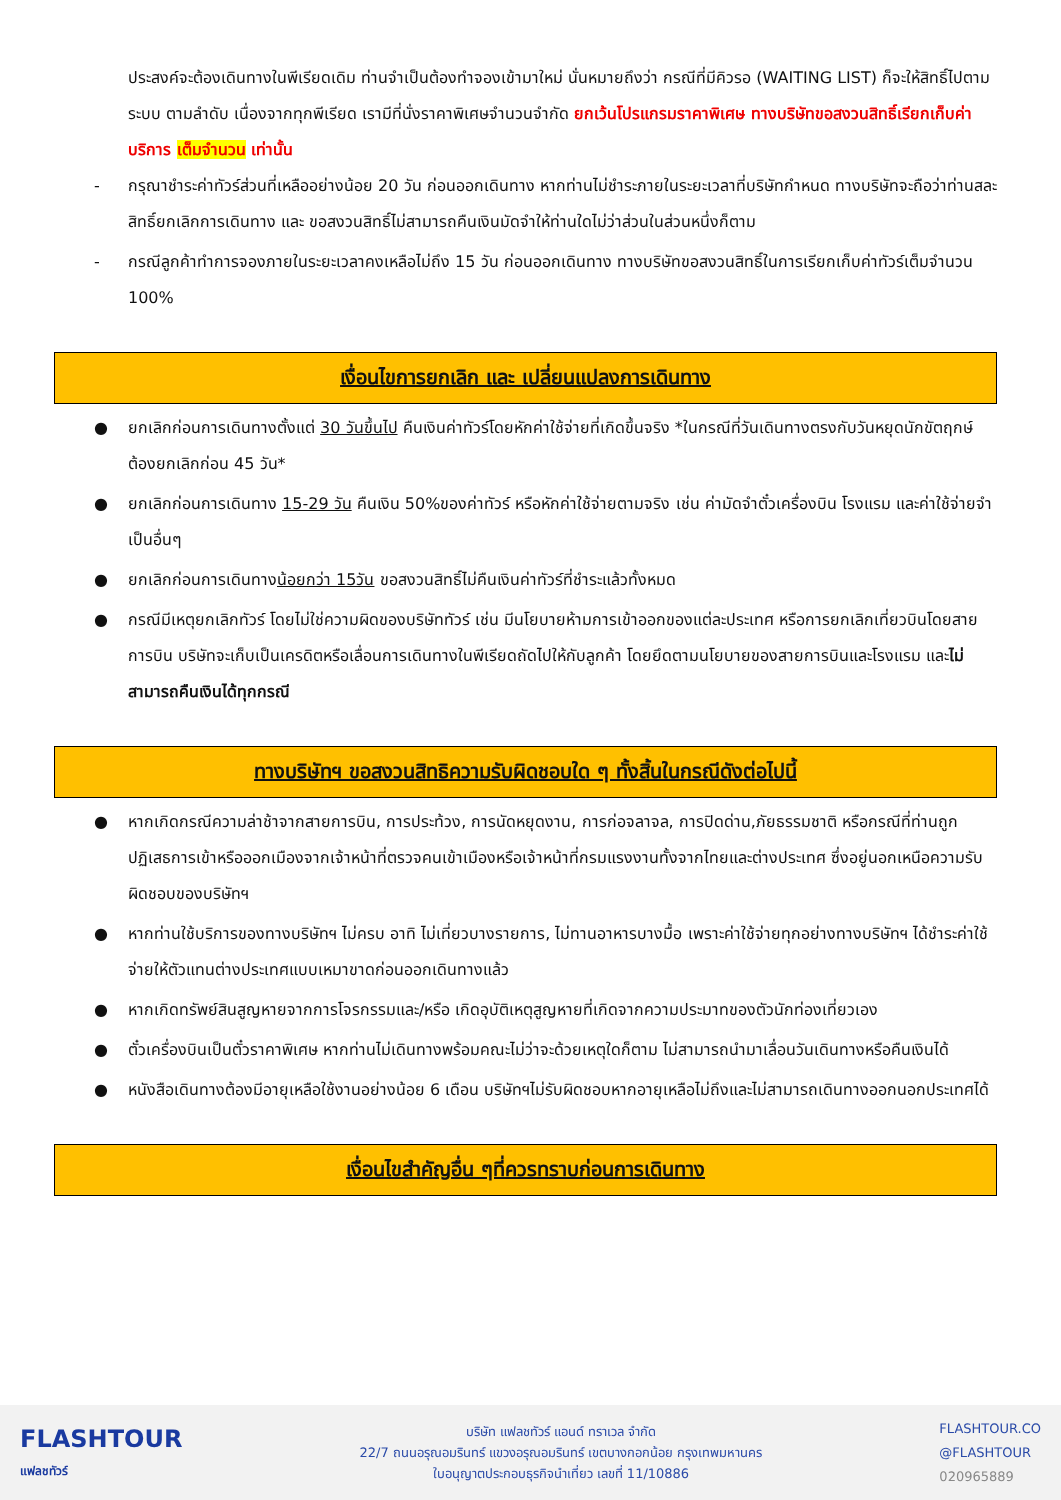ประสงค์จะต้องเดินทางในพีเรียดเดิม ท่านจำเป็นต้องทำจองเข้ามาใหม่ นั่นหมายถึงว่า กรณีที่มีคิวรอ (WAITING LIST) ก็จะให้สิทธิ์ไปตามระบบ ตามลำดับ เนื่องจากทุกพีเรียด เรามีที่นั่งราคาพิเศษจำนวนจำกัด ยกเว้นโปรแกรมราคาพิเศษ ทางบริษัทขอสงวนสิทธิ์เรียกเก็บค่าบริการ เต็มจำนวน เท่านั้น
- กรุณาชำระค่าทัวร์ส่วนที่เหลืออย่างน้อย 20 วัน ก่อนออกเดินทาง หากท่านไม่ชำระภายในระยะเวลาที่บริษัทกำหนด ทางบริษัทจะถือว่าท่านสละสิทธิ์ยกเลิกการเดินทาง และ ขอสงวนสิทธิ์ไม่สามารถคืนเงินมัดจำให้ท่านใดไม่ว่าส่วนในส่วนหนึ่งก็ตาม
- กรณีลูกค้าทำการจองภายในระยะเวลาคงเหลือไม่ถึง 15 วัน ก่อนออกเดินทาง ทางบริษัทขอสงวนสิทธิ์ในการเรียกเก็บค่าทัวร์เต็มจำนวน 100%
เงื่อนไขการยกเลิก และ เปลี่ยนแปลงการเดินทาง
● ยกเลิกก่อนการเดินทางตั้งแต่ 30 วันขึ้นไป คืนเงินค่าทัวร์โดยหักค่าใช้จ่ายที่เกิดขึ้นจริง *ในกรณีที่วันเดินทางตรงกับวันหยุดนักขัตฤกษ์ ต้องยกเลิกก่อน 45 วัน*
● ยกเลิกก่อนการเดินทาง 15-29 วัน คืนเงิน 50%ของค่าทัวร์ หรือหักค่าใช้จ่ายตามจริง เช่น ค่ามัดจำตั๋วเครื่องบิน โรงแรม และค่าใช้จ่ายจำเป็นอื่นๆ
● ยกเลิกก่อนการเดินทางน้อยกว่า 15วัน ขอสงวนสิทธิ์ไม่คืนเงินค่าทัวร์ที่ชำระแล้วทั้งหมด
● กรณีมีเหตุยกเลิกทัวร์ โดยไม่ใช่ความผิดของบริษัททัวร์ เช่น มีนโยบายห้ามการเข้าออกของแต่ละประเทศ หรือการยกเลิกเที่ยวบินโดยสายการบิน บริษัทจะเก็บเป็นเครดิตหรือเลื่อนการเดินทางในพีเรียดถัดไปให้กับลูกค้า โดยยึดตามนโยบายของสายการบินและโรงแรม และไม่สามารถคืนเงินได้ทุกกรณี
ทางบริษัทฯ ขอสงวนสิทธิความรับผิดชอบใด ๆ ทั้งสิ้นในกรณีดังต่อไปนี้
● หากเกิดกรณีความล่าช้าจากสายการบิน, การประท้วง, การนัดหยุดงาน, การก่อจลาจล, การปิดด่าน,ภัยธรรมชาติ หรือกรณีที่ท่านถูกปฏิเสธการเข้าหรือออกเมืองจากเจ้าหน้าที่ตรวจคนเข้าเมืองหรือเจ้าหน้าที่กรมแรงงานทั้งจากไทยและต่างประเทศ ซึ่งอยู่นอกเหนือความรับผิดชอบของบริษัทฯ
● หากท่านใช้บริการของทางบริษัทฯ ไม่ครบ อาทิ ไม่เที่ยวบางรายการ, ไม่ทานอาหารบางมื้อ เพราะค่าใช้จ่ายทุกอย่างทางบริษัทฯ ได้ชำระค่าใช้จ่ายให้ตัวแทนต่างประเทศแบบเหมาขาดก่อนออกเดินทางแล้ว
● หากเกิดทรัพย์สินสูญหายจากการโจรกรรมและ/หรือ เกิดอุบัติเหตุสูญหายที่เกิดจากความประมาทของตัวนักท่องเที่ยวเอง
● ตั๋วเครื่องบินเป็นตั๋วราคาพิเศษ หากท่านไม่เดินทางพร้อมคณะไม่ว่าจะด้วยเหตุใดก็ตาม ไม่สามารถนำมาเลื่อนวันเดินทางหรือคืนเงินได้
● หนังสือเดินทางต้องมีอายุเหลือใช้งานอย่างน้อย 6 เดือน บริษัทฯไม่รับผิดชอบหากอายุเหลือไม่ถึงและไม่สามารถเดินทางออกนอกประเทศได้
เงื่อนไขสำคัญอื่น ๆที่ควรทราบก่อนการเดินทาง
FLASHTOUR
แฟลชทัวร์
บริษัท แฟลชทัวร์ แอนด์ ทราเวล จำกัด
22/7 ถนนอรุณอมรินทร์ แขวงอรุณอมรินทร์ เขตบางกอกน้อย กรุงเทพมหานคร
ใบอนุญาตประกอบธุรกิจนำเที่ยว เลขที่ 11/10886
FLASHTOUR.CO
@FLASHTOUR
020965889